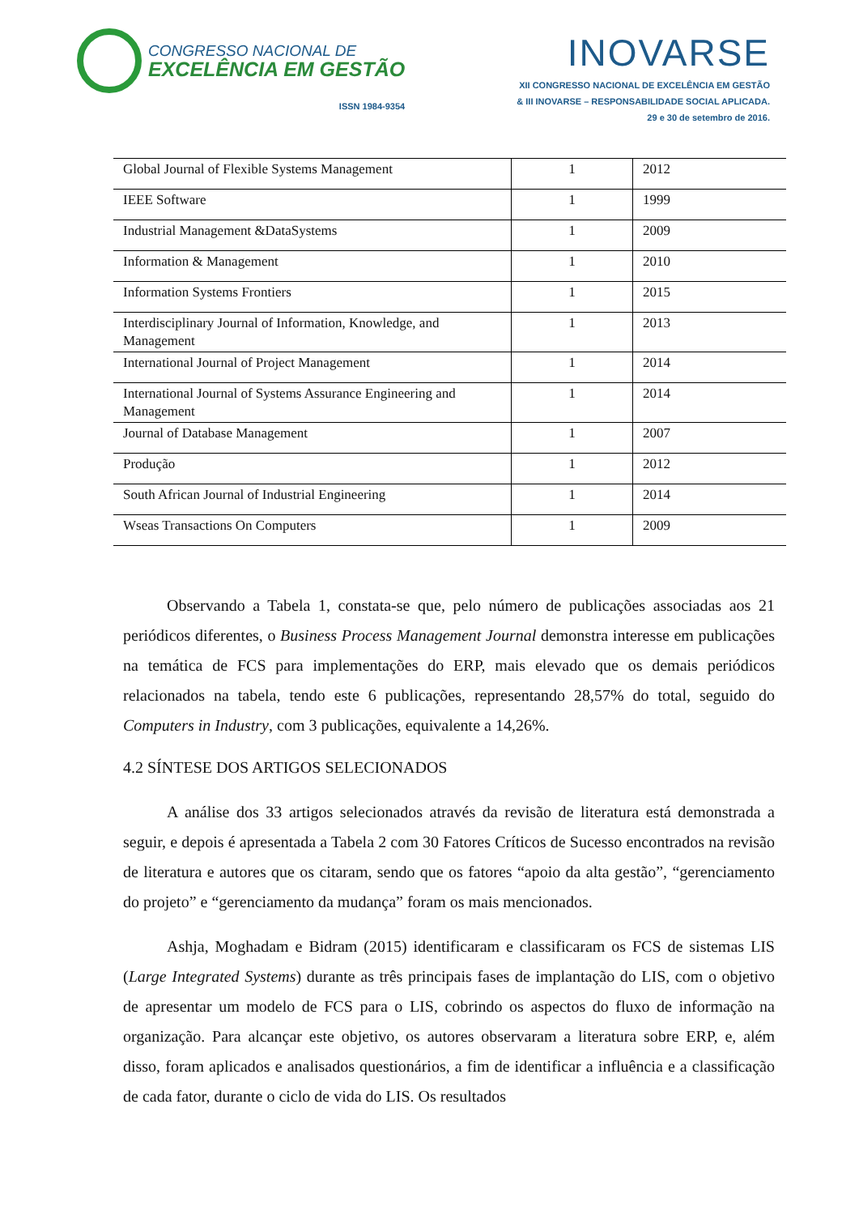CONGRESSO NACIONAL DE
EXCELÊNCIA EM GESTÃO
ISSN 1984-9354
INOVARSE
XII CONGRESSO NACIONAL DE EXCELÊNCIA EM GESTÃO
& III INOVARSE – RESPONSABILIDADE SOCIAL APLICADA.
29 e 30 de setembro de 2016.
| Global Journal of Flexible Systems Management | 1 | 2012 |
| IEEE Software | 1 | 1999 |
| Industrial Management &DataSystems | 1 | 2009 |
| Information & Management | 1 | 2010 |
| Information Systems Frontiers | 1 | 2015 |
| Interdisciplinary Journal of Information, Knowledge, and Management | 1 | 2013 |
| International Journal of Project Management | 1 | 2014 |
| International Journal of Systems Assurance Engineering and Management | 1 | 2014 |
| Journal of Database Management | 1 | 2007 |
| Produção | 1 | 2012 |
| South African Journal of Industrial Engineering | 1 | 2014 |
| Wseas Transactions On Computers | 1 | 2009 |
Observando a Tabela 1, constata-se que, pelo número de publicações associadas aos 21 periódicos diferentes, o Business Process Management Journal demonstra interesse em publicações na temática de FCS para implementações do ERP, mais elevado que os demais periódicos relacionados na tabela, tendo este 6 publicações, representando 28,57% do total, seguido do Computers in Industry, com 3 publicações, equivalente a 14,26%.
4.2 SÍNTESE DOS ARTIGOS SELECIONADOS
A análise dos 33 artigos selecionados através da revisão de literatura está demonstrada a seguir, e depois é apresentada a Tabela 2 com 30 Fatores Críticos de Sucesso encontrados na revisão de literatura e autores que os citaram, sendo que os fatores “apoio da alta gestão”, “gerenciamento do projeto” e “gerenciamento da mudança” foram os mais mencionados.
Ashja, Moghadam e Bidram (2015) identificaram e classificaram os FCS de sistemas LIS (Large Integrated Systems) durante as três principais fases de implantação do LIS, com o objetivo de apresentar um modelo de FCS para o LIS, cobrindo os aspectos do fluxo de informação na organização. Para alcançar este objetivo, os autores observaram a literatura sobre ERP, e, além disso, foram aplicados e analisados questionários, a fim de identificar a influência e a classificação de cada fator, durante o ciclo de vida do LIS. Os resultados